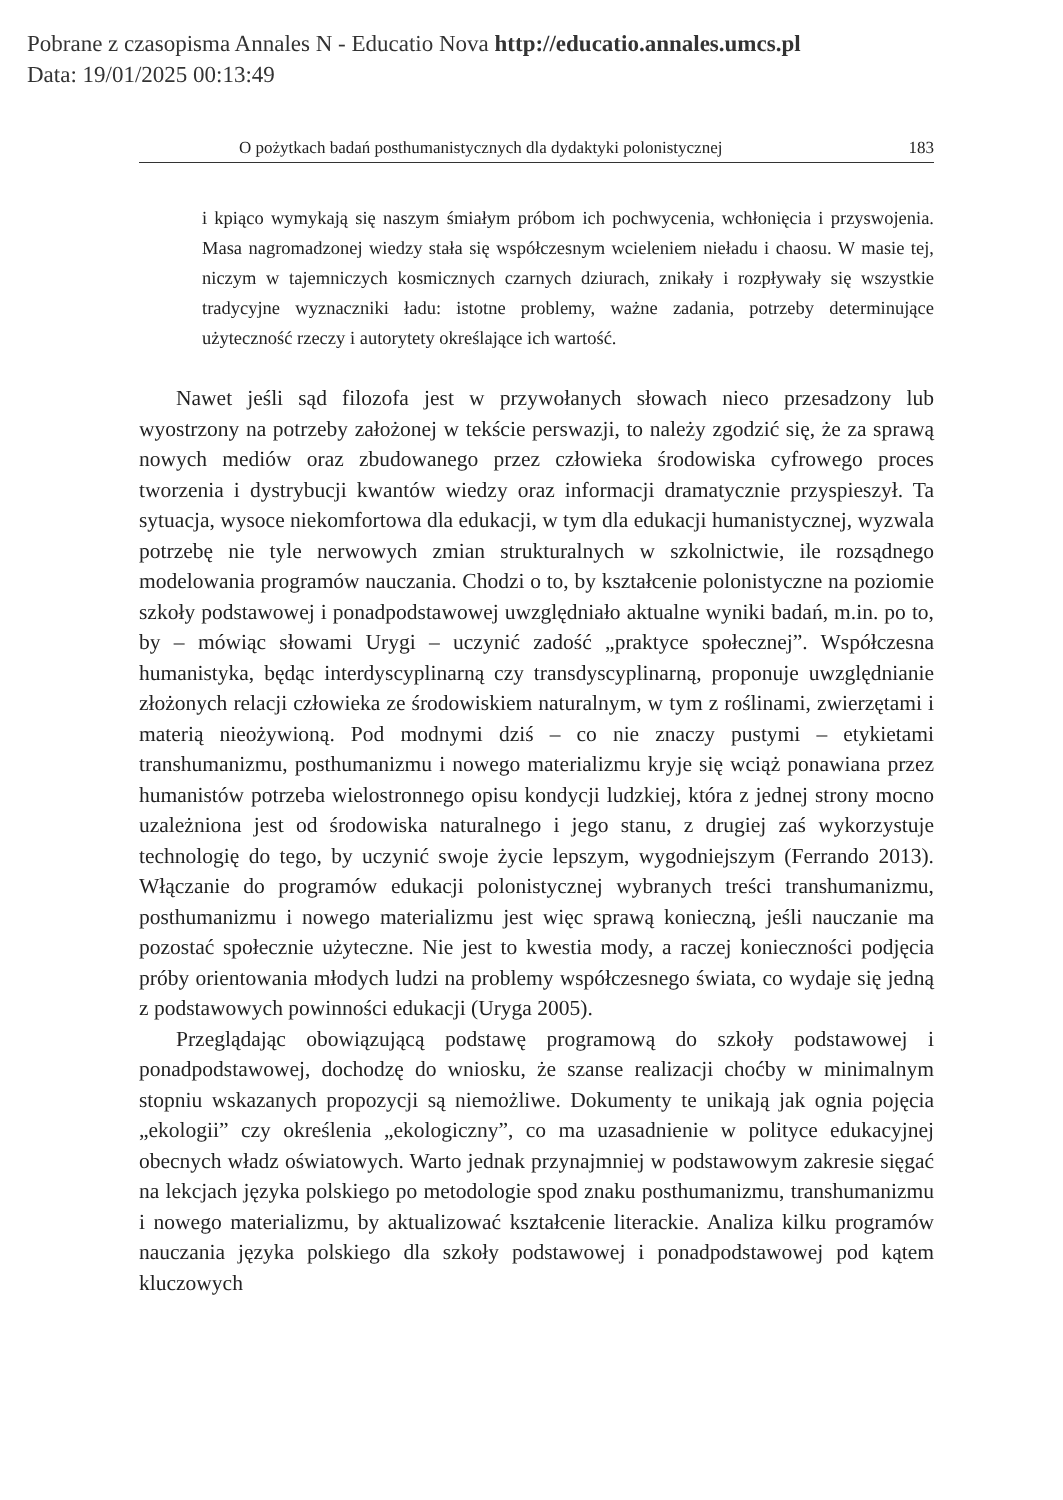Pobrane z czasopisma Annales N - Educatio Nova http://educatio.annales.umcs.pl
Data: 19/01/2025 00:13:49
O pożytkach badań posthumanistycznych dla dydaktyki polonistycznej 183
i kpiąco wymykają się naszym śmiałym próbom ich pochwycenia, wchłonięcia i przyswojenia. Masa nagromadzonej wiedzy stała się współczesnym wcieleniem nieładu i chaosu. W masie tej, niczym w tajemniczych kosmicznych czarnych dziurach, znikały i rozpływały się wszystkie tradycyjne wyznaczniki ładu: istotne problemy, ważne zadania, potrzeby determinujące użyteczność rzeczy i autorytety określające ich wartość.
Nawet jeśli sąd filozofa jest w przywołanych słowach nieco przesadzony lub wyostrzony na potrzeby założonej w tekście perswazji, to należy zgodzić się, że za sprawą nowych mediów oraz zbudowanego przez człowieka środowiska cyfrowego proces tworzenia i dystrybucji kwantów wiedzy oraz informacji dramatycznie przyspieszył. Ta sytuacja, wysoce niekomfortowa dla edukacji, w tym dla edukacji humanistycznej, wyzwala potrzebę nie tyle nerwowych zmian strukturalnych w szkolnictwie, ile rozsądnego modelowania programów nauczania. Chodzi o to, by kształcenie polonistyczne na poziomie szkoły podstawowej i ponadpodstawowej uwzględniało aktualne wyniki badań, m.in. po to, by – mówiąc słowami Urygi – uczynić zadość „praktyce społecznej”. Współczesna humanistyka, będąc interdyscyplinarną czy transdyscyplinarną, proponuje uwzględnianie złożonych relacji człowieka ze środowiskiem naturalnym, w tym z roślinami, zwierzętami i materią nieożywioną. Pod modnymi dziś – co nie znaczy pustymi – etykietami transhumanizmu, posthumanizmu i nowego materializmu kryje się wciąż ponawiana przez humanistów potrzeba wielostronnego opisu kondycji ludzkiej, która z jednej strony mocno uzależniona jest od środowiska naturalnego i jego stanu, z drugiej zaś wykorzystuje technologię do tego, by uczynić swoje życie lepszym, wygodniejszym (Ferrando 2013). Włączanie do programów edukacji polonistycznej wybranych treści transhumanizmu, posthumanizmu i nowego materializmu jest więc sprawą konieczną, jeśli nauczanie ma pozostać społecznie użyteczne. Nie jest to kwestia mody, a raczej konieczności podjęcia próby orientowania młodych ludzi na problemy współczesnego świata, co wydaje się jedną z podstawowych powinności edukacji (Uryga 2005).
Przeglądając obowiązującą podstawę programową do szkoły podstawowej i ponadpodstawowej, dochodzę do wniosku, że szanse realizacji choćby w minimalnym stopniu wskazanych propozycji są niemożliwe. Dokumenty te unikają jak ognia pojęcia „ekologii” czy określenia „ekologiczny”, co ma uzasadnienie w polityce edukacyjnej obecnych władz oświatowych. Warto jednak przynajmniej w podstawowym zakresie sięgać na lekcjach języka polskiego po metodologie spod znaku posthumanizmu, transhumanizmu i nowego materializmu, by aktualizować kształcenie literackie. Analiza kilku programów nauczania języka polskiego dla szkoły podstawowej i ponadpodstawowej pod kątem kluczowych